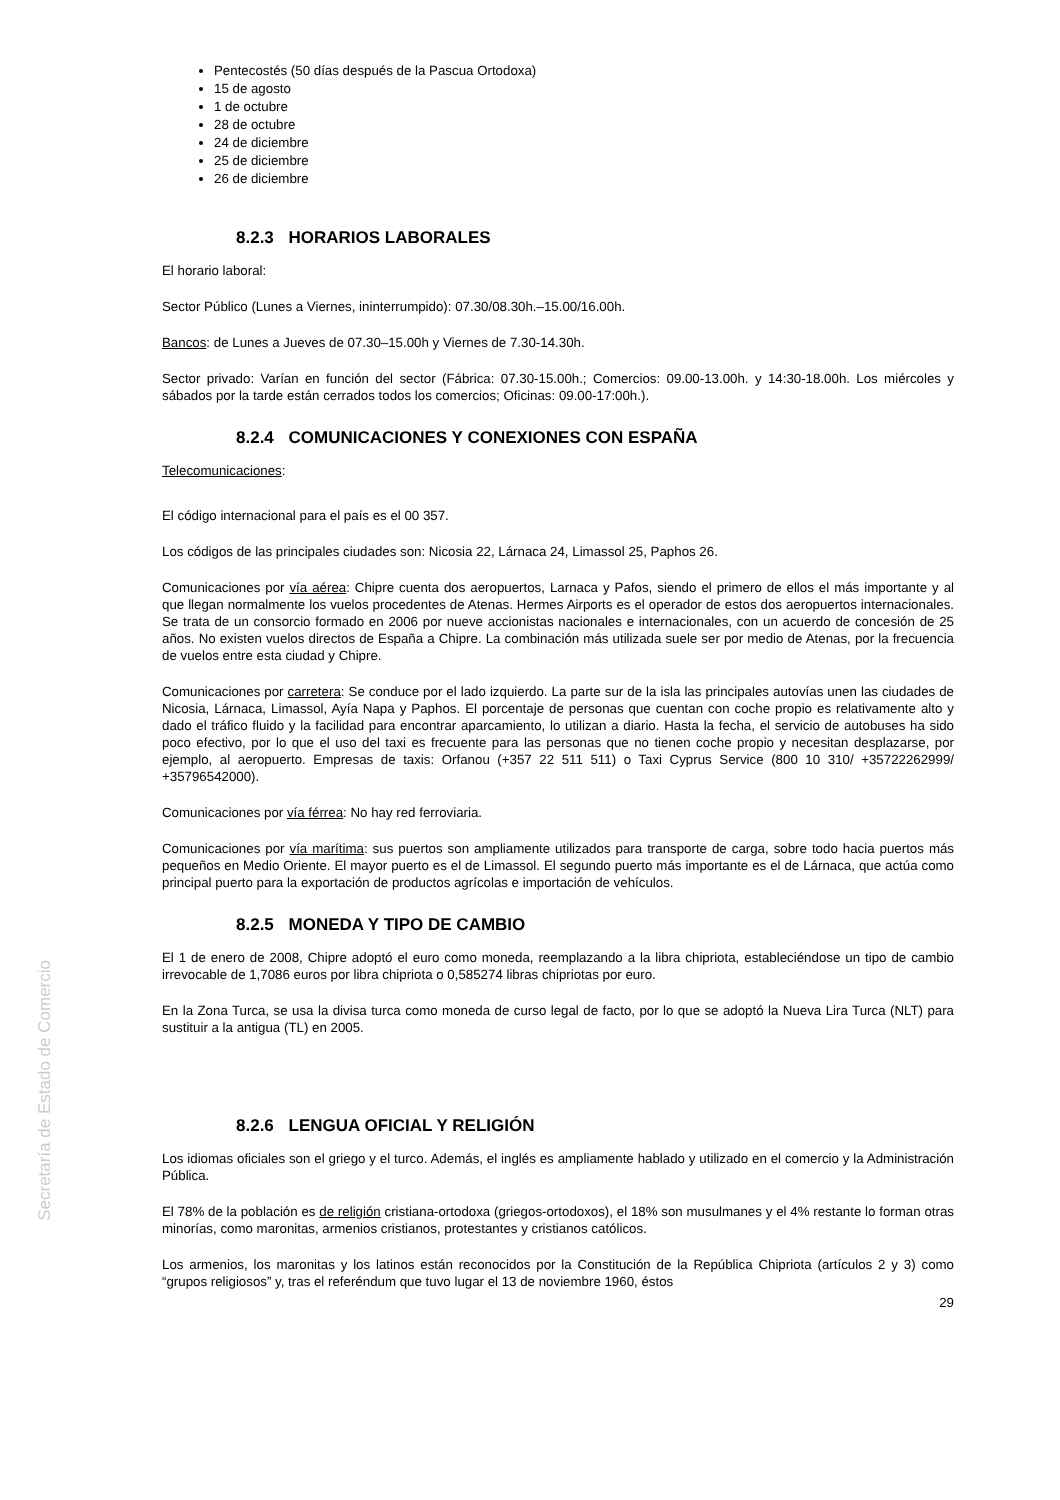Secretaría de Estado de Comercio
Pentecostés (50 días después de la Pascua Ortodoxa)
15 de agosto
1 de octubre
28 de octubre
24 de diciembre
25 de diciembre
26 de diciembre
8.2.3 HORARIOS LABORALES
El horario laboral:
Sector Público (Lunes a Viernes, ininterrumpido): 07.30/08.30h.–15.00/16.00h.
Bancos: de Lunes a Jueves de 07.30–15.00h y Viernes de 7.30-14.30h.
Sector privado: Varían en función del sector (Fábrica: 07.30-15.00h.; Comercios: 09.00-13.00h. y 14:30-18.00h. Los miércoles y sábados por la tarde están cerrados todos los comercios; Oficinas: 09.00-17:00h.).
8.2.4 COMUNICACIONES Y CONEXIONES CON ESPAÑA
Telecomunicaciones:
El código internacional para el país es el 00 357.
Los códigos de las principales ciudades son: Nicosia 22, Lárnaca 24, Limassol 25, Paphos 26.
Comunicaciones por vía aérea: Chipre cuenta dos aeropuertos, Larnaca y Pafos, siendo el primero de ellos el más importante y al que llegan normalmente los vuelos procedentes de Atenas. Hermes Airports es el operador de estos dos aeropuertos internacionales. Se trata de un consorcio formado en 2006 por nueve accionistas nacionales e internacionales, con un acuerdo de concesión de 25 años. No existen vuelos directos de España a Chipre. La combinación más utilizada suele ser por medio de Atenas, por la frecuencia de vuelos entre esta ciudad y Chipre.
Comunicaciones por carretera: Se conduce por el lado izquierdo. La parte sur de la isla las principales autovías unen las ciudades de Nicosia, Lárnaca, Limassol, Ayía Napa y Paphos. El porcentaje de personas que cuentan con coche propio es relativamente alto y dado el tráfico fluido y la facilidad para encontrar aparcamiento, lo utilizan a diario. Hasta la fecha, el servicio de autobuses ha sido poco efectivo, por lo que el uso del taxi es frecuente para las personas que no tienen coche propio y necesitan desplazarse, por ejemplo, al aeropuerto. Empresas de taxis: Orfanou (+357 22 511 511) o Taxi Cyprus Service (800 10 310/ +35722262999/ +35796542000).
Comunicaciones por vía férrea: No hay red ferroviaria.
Comunicaciones por vía marítima: sus puertos son ampliamente utilizados para transporte de carga, sobre todo hacia puertos más pequeños en Medio Oriente. El mayor puerto es el de Limassol. El segundo puerto más importante es el de Lárnaca, que actúa como principal puerto para la exportación de productos agrícolas e importación de vehículos.
8.2.5 MONEDA Y TIPO DE CAMBIO
El 1 de enero de 2008, Chipre adoptó el euro como moneda, reemplazando a la libra chipriota, estableciéndose un tipo de cambio irrevocable de 1,7086 euros por libra chipriota o 0,585274 libras chipriotas por euro.
En la Zona Turca, se usa la divisa turca como moneda de curso legal de facto, por lo que se adoptó la Nueva Lira Turca (NLT) para sustituir a la antigua (TL) en 2005.
8.2.6 LENGUA OFICIAL Y RELIGIÓN
Los idiomas oficiales son el griego y el turco. Además, el inglés es ampliamente hablado y utilizado en el comercio y la Administración Pública.
El 78% de la población es de religión cristiana-ortodoxa (griegos-ortodoxos), el 18% son musulmanes y el 4% restante lo forman otras minorías, como maronitas, armenios cristianos, protestantes y cristianos católicos.
Los armenios, los maronitas y los latinos están reconocidos por la Constitución de la República Chipriota (artículos 2 y 3) como “grupos religiosos” y, tras el referéndum que tuvo lugar el 13 de noviembre 1960, éstos
29